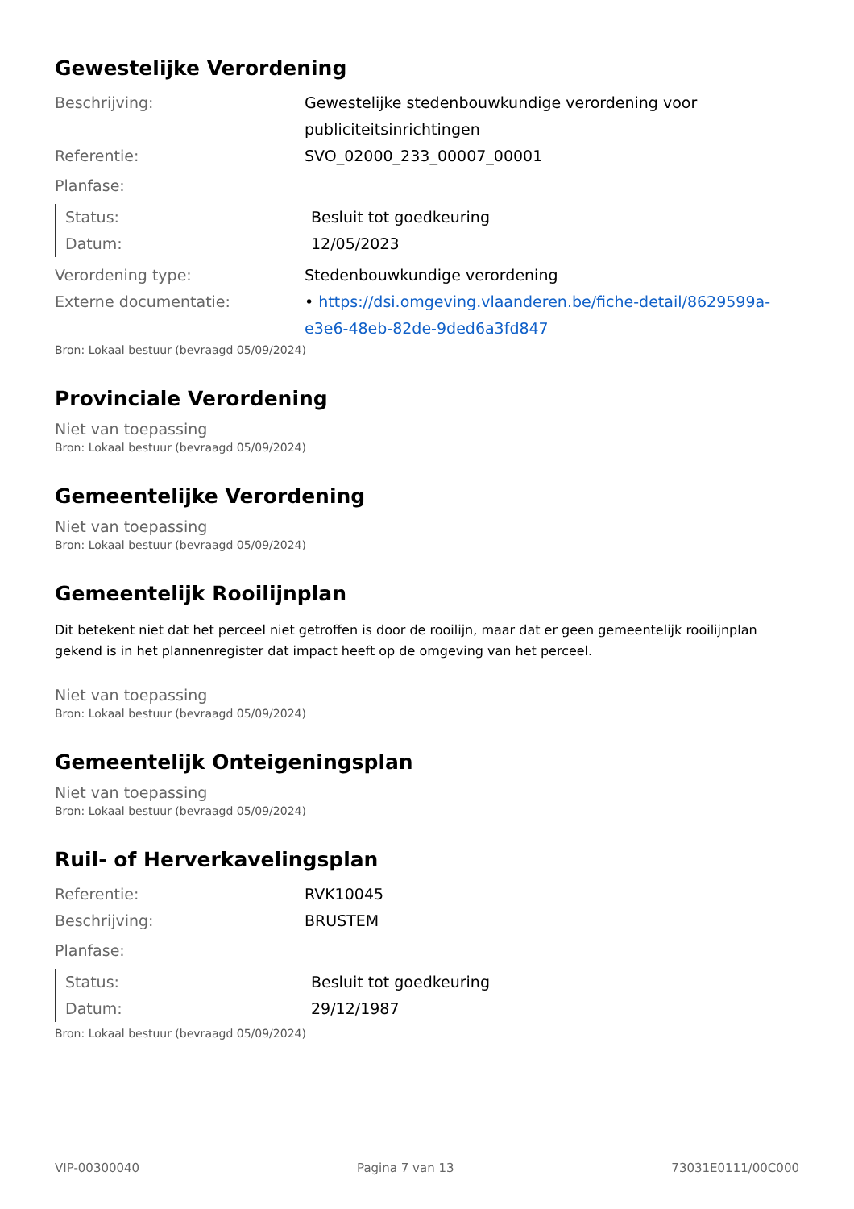Gewestelijke Verordening
Beschrijving: Gewestelijke stedenbouwkundige verordening voor publiciteitsinrichtingen
Referentie: SVO_02000_233_00007_00001
Planfase:
Status: Besluit tot goedkeuring
Datum: 12/05/2023
Verordening type: Stedenbouwkundige verordening
Externe documentatie: • https://dsi.omgeving.vlaanderen.be/fiche-detail/8629599a-e3e6-48eb-82de-9ded6a3fd847
Bron: Lokaal bestuur (bevraagd 05/09/2024)
Provinciale Verordening
Niet van toepassing
Bron: Lokaal bestuur (bevraagd 05/09/2024)
Gemeentelijke Verordening
Niet van toepassing
Bron: Lokaal bestuur (bevraagd 05/09/2024)
Gemeentelijk Rooilijnplan
Dit betekent niet dat het perceel niet getroffen is door de rooilijn, maar dat er geen gemeentelijk rooilijnplan gekend is in het plannenregister dat impact heeft op de omgeving van het perceel.
Niet van toepassing
Bron: Lokaal bestuur (bevraagd 05/09/2024)
Gemeentelijk Onteigeningsplan
Niet van toepassing
Bron: Lokaal bestuur (bevraagd 05/09/2024)
Ruil- of Herverkavelingsplan
Referentie: RVK10045
Beschrijving: BRUSTEM
Planfase:
Status: Besluit tot goedkeuring
Datum: 29/12/1987
Bron: Lokaal bestuur (bevraagd 05/09/2024)
VIP-00300040 Pagina 7 van 13 73031E0111/00C000